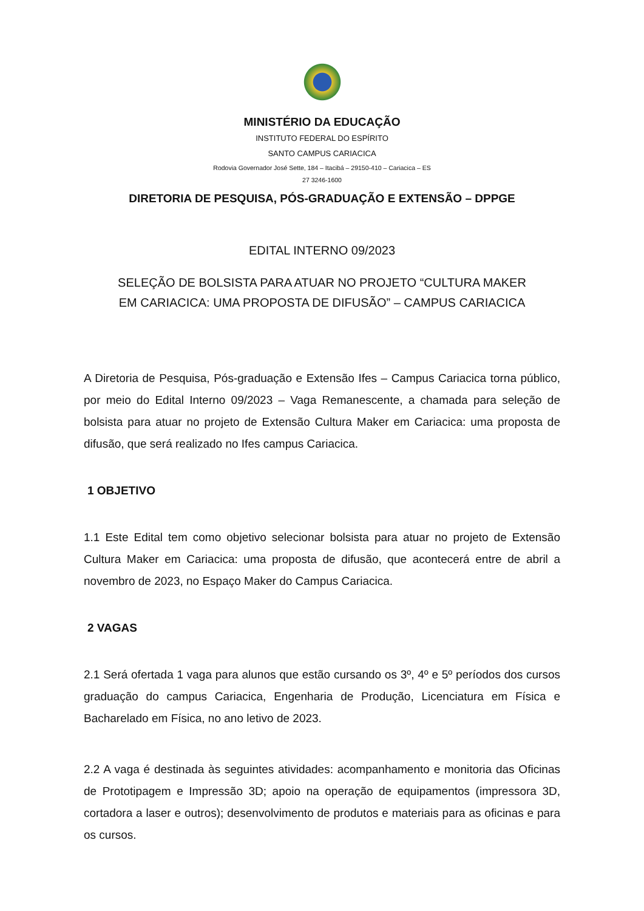MINISTÉRIO DA EDUCAÇÃO
INSTITUTO FEDERAL DO ESPÍRITO
SANTO CAMPUS CARIACICA
Rodovia Governador José Sette, 184 – Itacibá – 29150-410 – Cariacica – ES
27 3246-1600
DIRETORIA DE PESQUISA, PÓS-GRADUAÇÃO E EXTENSÃO – DPPGE
EDITAL INTERNO 09/2023
SELEÇÃO DE BOLSISTA PARA ATUAR NO PROJETO “CULTURA MAKER
EM CARIACICA: UMA PROPOSTA DE DIFUSÃO” – CAMPUS CARIACICA
A Diretoria de Pesquisa, Pós-graduação e Extensão Ifes – Campus Cariacica torna público, por meio do Edital Interno 09/2023 – Vaga Remanescente, a chamada para seleção de bolsista para atuar no projeto de Extensão Cultura Maker em Cariacica: uma proposta de difusão, que será realizado no Ifes campus Cariacica.
1 OBJETIVO
1.1 Este Edital tem como objetivo selecionar bolsista para atuar no projeto de Extensão Cultura Maker em Cariacica: uma proposta de difusão, que acontecerá entre de abril a novembro de 2023, no Espaço Maker do Campus Cariacica.
2 VAGAS
2.1 Será ofertada 1 vaga para alunos que estão cursando os 3º, 4º e 5º períodos dos cursos graduação do campus Cariacica, Engenharia de Produção, Licenciatura em Física e Bacharelado em Física, no ano letivo de 2023.
2.2 A vaga é destinada às seguintes atividades: acompanhamento e monitoria das Oficinas de Prototipagem e Impressão 3D; apoio na operação de equipamentos (impressora 3D, cortadora a laser e outros); desenvolvimento de produtos e materiais para as oficinas e para os cursos.